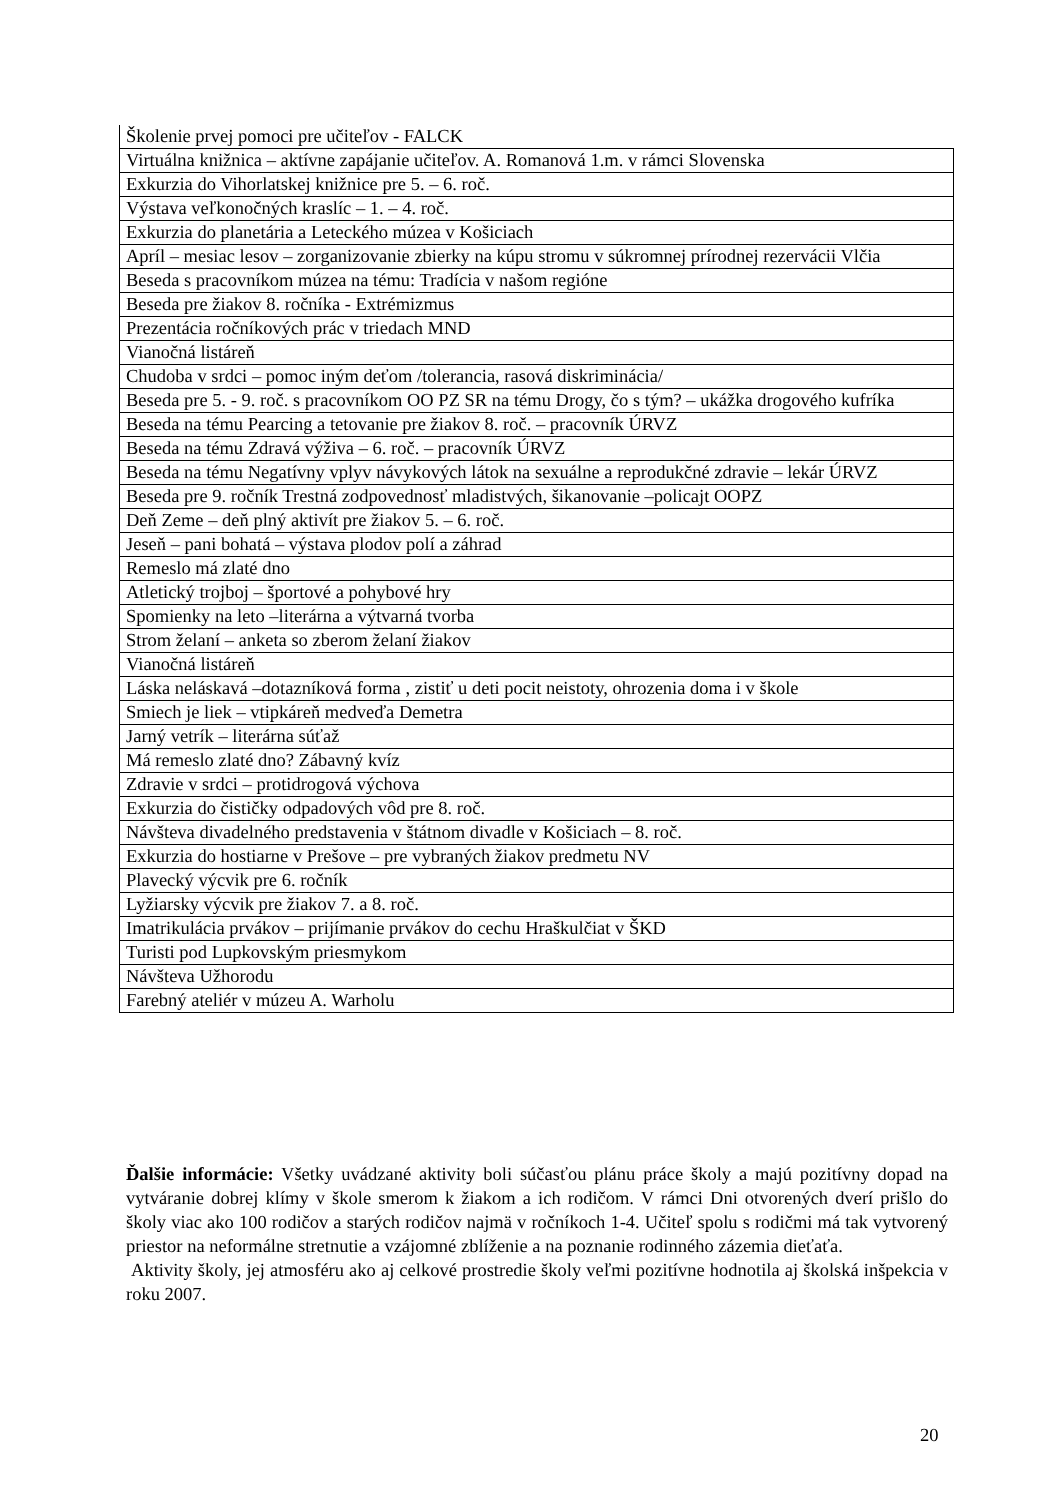| Školenie prvej pomoci pre učiteľov - FALCK |
| Virtuálna knižnica – aktívne zapájanie učiteľov. A. Romanová 1.m. v rámci Slovenska |
| Exkurzia do Vihorlatskej knižnice pre 5. – 6. roč. |
| Výstava veľkonočných kraslíc – 1. – 4. roč. |
| Exkurzia do planetária a Leteckého múzea v Košiciach |
| Apríl – mesiac lesov – zorganizovanie zbierky na kúpu stromu v súkromnej prírodnej rezervácii Vlčia |
| Beseda s pracovníkom múzea na tému: Tradícia v našom regióne |
| Beseda pre žiakov 8. ročníka - Extrémizmus |
| Prezentácia ročníkových prác v triedach MND |
| Vianočná listáreň |
| Chudoba v srdci – pomoc iným deťom /tolerancia, rasová diskriminácia/ |
| Beseda pre 5. - 9. roč. s pracovníkom OO PZ SR na tému Drogy, čo s tým? – ukážka drogového kufríka |
| Beseda na tému Pearcing a tetovanie pre žiakov 8. roč. – pracovník ÚRVZ |
| Beseda na tému Zdravá výživa – 6. roč. – pracovník ÚRVZ |
| Beseda na tému Negatívny vplyv návykových látok na sexuálne a reprodukčné zdravie – lekár ÚRVZ |
| Beseda pre 9. ročník Trestná zodpovednosť mladistvých, šikanovanie –policajt OOPZ |
| Deň Zeme – deň plný aktivít pre žiakov 5. – 6. roč. |
| Jeseň – pani bohatá – výstava plodov polí a záhrad |
| Remeslo má zlaté dno |
| Atletický trojboj – športové a pohybové hry |
| Spomienky na leto –literárna a výtvarná tvorba |
| Strom želaní – anketa so zberom želaní žiakov |
| Vianočná listáreň |
| Láska neláskavá –dotazníková forma , zistiť u deti pocit neistoty, ohrozenia doma i v škole |
| Smiech je liek – vtipkáreň medveďa Demetra |
| Jarný vetrík – literárna súťaž |
| Má remeslo zlaté dno? Zábavný kvíz |
| Zdravie v srdci – protidrogová výchova |
| Exkurzia do čističky odpadových vôd pre 8. roč. |
| Návšteva divadelného predstavenia v štátnom divadle v Košiciach – 8. roč. |
| Exkurzia do hostiarne v Prešove – pre vybraných žiakov predmetu NV |
| Plavecký výcvik pre 6. ročník |
| Lyžiarsky výcvik pre žiakov 7. a 8. roč. |
| Imatrikulácia prvákov – prijímanie prvákov do cechu Hraškulčiat v ŠKD |
| Turisti pod Lupkovským priesmykom |
| Návšteva Užhorodu |
| Farebný ateliér v múzeu A. Warholu |
Ďalšie informácie: Všetky uvádzané aktivity boli súčasťou plánu práce školy a majú pozitívny dopad na vytváranie dobrej klímy v škole smerom k žiakom a ich rodičom. V rámci Dni otvorených dverí prišlo do školy viac ako 100 rodičov a starých rodičov najmä v ročníkoch 1-4. Učiteľ spolu s rodičmi má tak vytvorený priestor na neformálne stretnutie a vzájomné zblíženie a na poznanie rodinného zázemia dieťaťa.
Aktivity školy, jej atmosféru ako aj celkové prostredie školy veľmi pozitívne hodnotila aj školská inšpekcia v roku 2007.
20